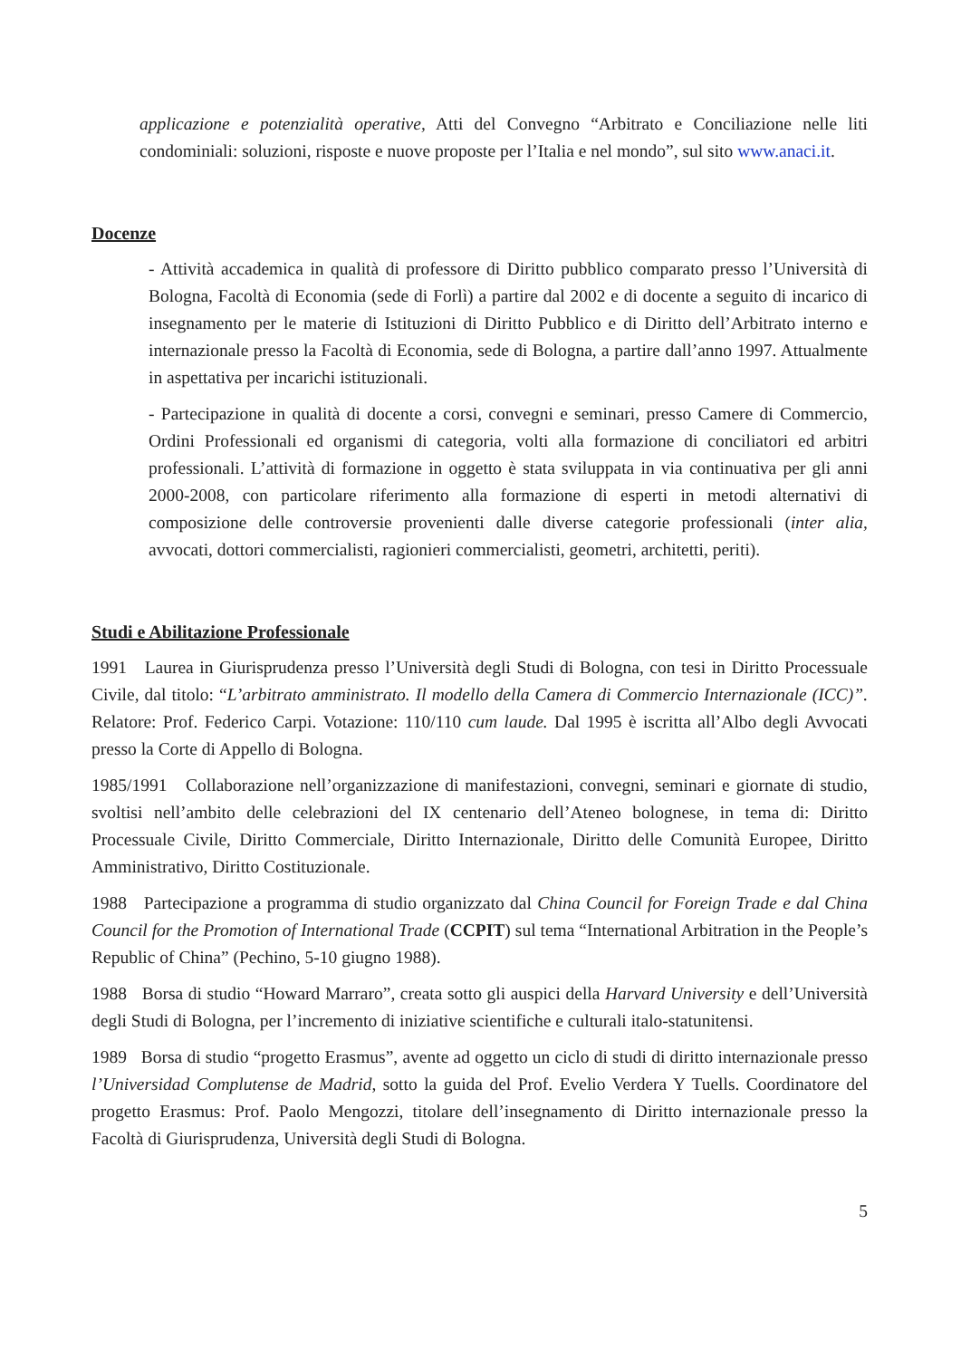applicazione e potenzialità operative, Atti del Convegno “Arbitrato e Conciliazione nelle liti condominiali: soluzioni, risposte e nuove proposte per l’Italia e nel mondo”, sul sito www.anaci.it.
Docenze
- Attività accademica in qualità di professore di Diritto pubblico comparato presso l’Università di Bologna, Facoltà di Economia (sede di Forlì) a partire dal 2002 e di docente a seguito di incarico di insegnamento per le materie di Istituzioni di Diritto Pubblico e di Diritto dell’Arbitrato interno e internazionale presso la Facoltà di Economia, sede di Bologna, a partire dall’anno 1997. Attualmente in aspettativa per incarichi istituzionali.
- Partecipazione in qualità di docente a corsi, convegni e seminari, presso Camere di Commercio, Ordini Professionali ed organismi di categoria, volti alla formazione di conciliatori ed arbitri professionali. L’attività di formazione in oggetto è stata sviluppata in via continuativa per gli anni 2000-2008, con particolare riferimento alla formazione di esperti in metodi alternativi di composizione delle controversie provenienti dalle diverse categorie professionali (inter alia, avvocati, dottori commercialisti, ragionieri commercialisti, geometri, architetti, periti).
Studi e Abilitazione Professionale
1991 Laurea in Giurisprudenza presso l’Università degli Studi di Bologna, con tesi in Diritto Processuale Civile, dal titolo: “L’arbitrato amministrato. Il modello della Camera di Commercio Internazionale (ICC)”. Relatore: Prof. Federico Carpi. Votazione: 110/110 cum laude. Dal 1995 è iscritta all’Albo degli Avvocati presso la Corte di Appello di Bologna.
1985/1991 Collaborazione nell’organizzazione di manifestazioni, convegni, seminari e giornate di studio, svoltisi nell’ambito delle celebrazioni del IX centenario dell’Ateneo bolognese, in tema di: Diritto Processuale Civile, Diritto Commerciale, Diritto Internazionale, Diritto delle Comunità Europee, Diritto Amministrativo, Diritto Costituzionale.
1988 Partecipazione a programma di studio organizzato dal China Council for Foreign Trade e dal China Council for the Promotion of International Trade (CCPIT) sul tema “International Arbitration in the People’s Republic of China” (Pechino, 5-10 giugno 1988).
1988 Borsa di studio “Howard Marraro”, creata sotto gli auspici della Harvard University e dell’Università degli Studi di Bologna, per l’incremento di iniziative scientifiche e culturali italo-statunitensi.
1989 Borsa di studio “progetto Erasmus”, avente ad oggetto un ciclo di studi di diritto internazionale presso l’Universidad Complutense de Madrid, sotto la guida del Prof. Evelio Verdera Y Tuells. Coordinatore del progetto Erasmus: Prof. Paolo Mengozzi, titolare dell’insegnamento di Diritto internazionale presso la Facoltà di Giurisprudenza, Università degli Studi di Bologna.
5